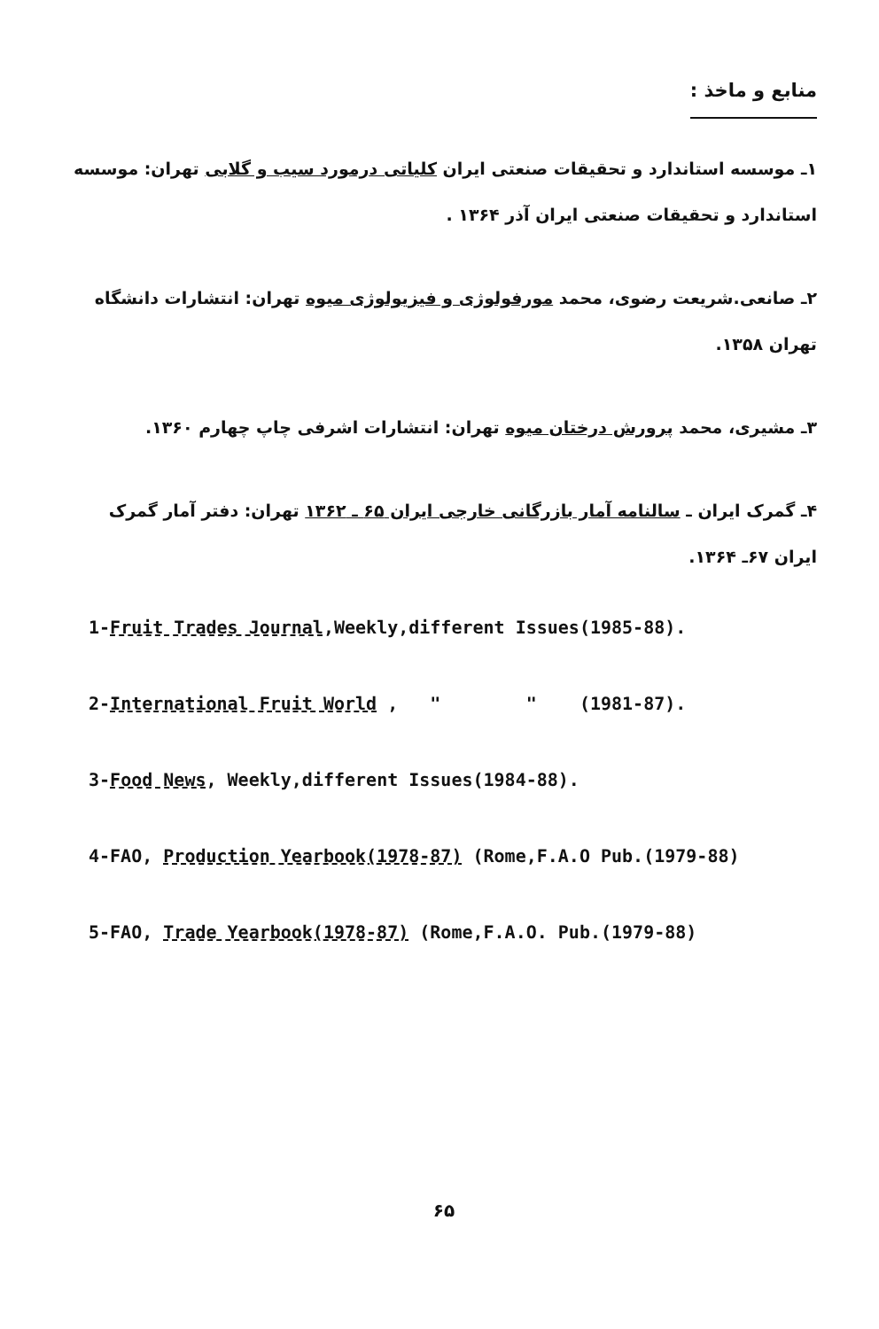منابع و ماخذ :
۱ـ موسسه استاندارد و تحقیقات صنعتی ایران کلیاتی درمورد سیب و گلابی تهران: موسسه استاندارد و تحقیقات صنعتی ایران آذر ۱۳۶۴ .
۲ـ صانعی.شریعت رضوی، محمد مورفولوژی و فیزیولوژی میوه تهران: انتشارات دانشگاه تهران ۱۳۵۸.
۳ـ مشیری، محمد پرورش درختان میوه تهران: انتشارات اشرفی چاپ چهارم ۱۳۶۰.
۴ـ گمرک ایران ـ سالنامه آمار بازرگانی خارجی ایران ۶۵ ـ ۱۳۶۲ تهران: دفتر آمار گمرک ایران ۶۷ـ ۱۳۶۴.
1-Fruit Trades Journal,Weekly,different Issues(1985-88).
2-International Fruit World , " " (1981-87).
3-Food News, Weekly,different Issues(1984-88).
4-FAO, Production Yearbook(1978-87) (Rome,F.A.O Pub.(1979-88)
5-FAO, Trade Yearbook(1978-87) (Rome,F.A.O. Pub.(1979-88)
۶۵